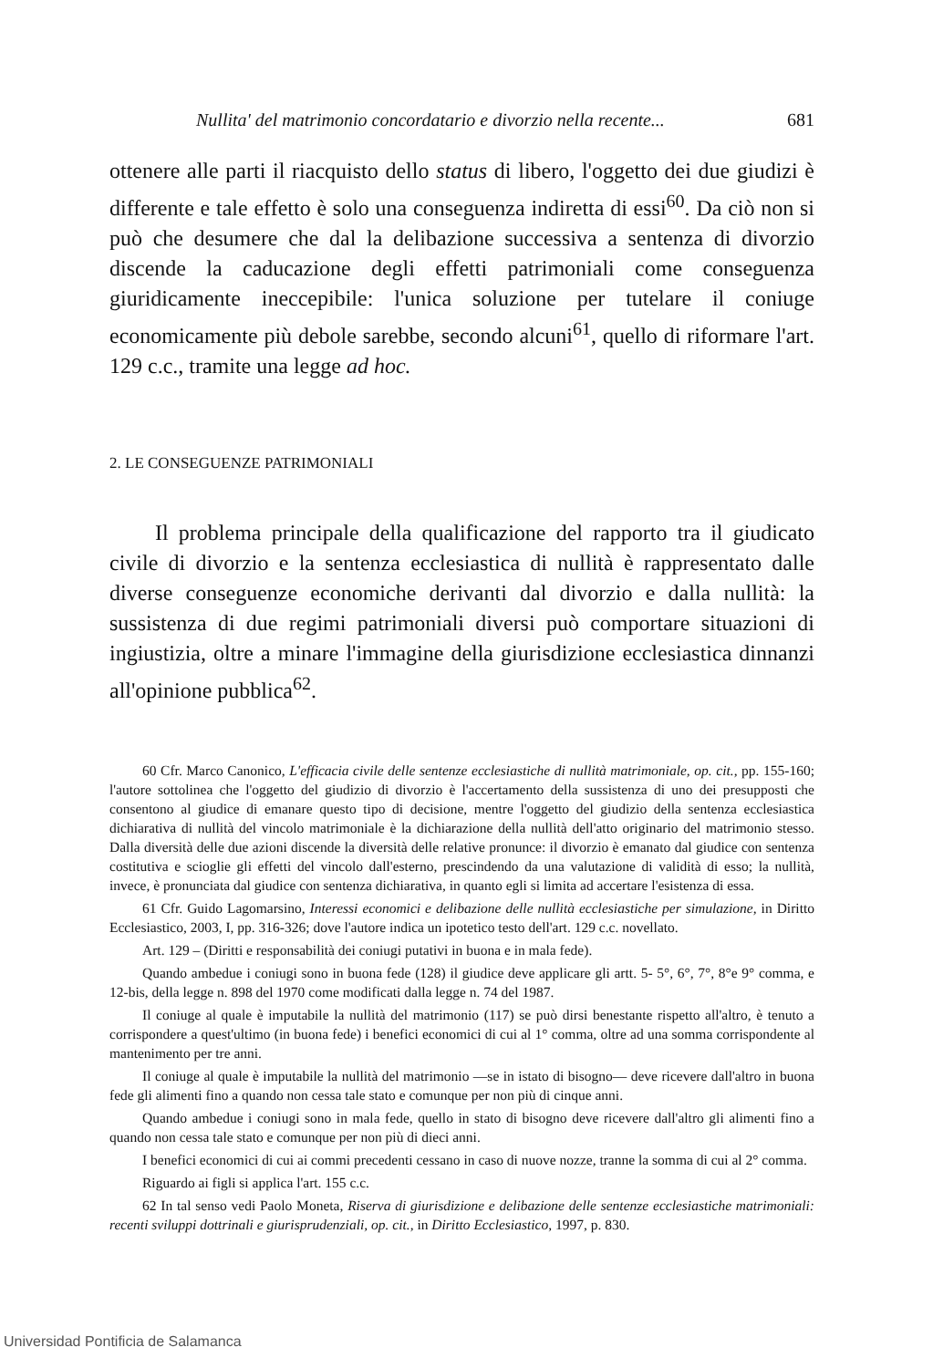Nullita' del matrimonio concordatario e divorzio nella recente... 681
ottenere alle parti il riacquisto dello status di libero, l'oggetto dei due giudizi è differente e tale effetto è solo una conseguenza indiretta di essi<sup>60</sup>. Da ciò non si può che desumere che dal la delibazione successiva a sentenza di divorzio discende la caducazione degli effetti patrimoniali come conseguenza giuridicamente ineccepibile: l'unica soluzione per tutelare il coniuge economicamente più debole sarebbe, secondo alcuni<sup>61</sup>, quello di riformare l'art. 129 c.c., tramite una legge ad hoc.
2. LE CONSEGUENZE PATRIMONIALI
Il problema principale della qualificazione del rapporto tra il giudicato civile di divorzio e la sentenza ecclesiastica di nullità è rappresentato dalle diverse conseguenze economiche derivanti dal divorzio e dalla nullità: la sussistenza di due regimi patrimoniali diversi può comportare situazioni di ingiustizia, oltre a minare l'immagine della giurisdizione ecclesiastica dinnanzi all'opinione pubblica<sup>62</sup>.
60 Cfr. Marco Canonico, L'efficacia civile delle sentenze ecclesiastiche di nullità matrimoniale, op. cit., pp. 155-160; l'autore sottolinea che l'oggetto del giudizio di divorzio è l'accertamento della sussistenza di uno dei presupposti che consentono al giudice di emanare questo tipo di decisione, mentre l'oggetto del giudizio della sentenza ecclesiastica dichiarativa di nullità del vincolo matrimoniale è la dichiarazione della nullità dell'atto originario del matrimonio stesso. Dalla diversità delle due azioni discende la diversità delle relative pronunce: il divorzio è emanato dal giudice con sentenza costitutiva e scioglie gli effetti del vincolo dall'esterno, prescindendo da una valutazione di validità di esso; la nullità, invece, è pronunciata dal giudice con sentenza dichiarativa, in quanto egli si limita ad accertare l'esistenza di essa.
61 Cfr. Guido Lagomarsino, Interessi economici e delibazione delle nullità ecclesiastiche per simulazione, in Diritto Ecclesiastico, 2003, I, pp. 316-326; dove l'autore indica un ipotetico testo dell'art. 129 c.c. novellato.
Art. 129 – (Diritti e responsabilità dei coniugi putativi in buona e in mala fede).
Quando ambedue i coniugi sono in buona fede (128) il giudice deve applicare gli artt. 5- 5°, 6°, 7°, 8°e 9° comma, e 12-bis, della legge n. 898 del 1970 come modificati dalla legge n. 74 del 1987.
Il coniuge al quale è imputabile la nullità del matrimonio (117) se può dirsi benestante rispetto all'altro, è tenuto a corrispondere a quest'ultimo (in buona fede) i benefici economici di cui al 1° comma, oltre ad una somma corrispondente al mantenimento per tre anni.
Il coniuge al quale è imputabile la nullità del matrimonio —se in istato di bisogno— deve ricevere dall'altro in buona fede gli alimenti fino a quando non cessa tale stato e comunque per non più di cinque anni.
Quando ambedue i coniugi sono in mala fede, quello in stato di bisogno deve ricevere dall'altro gli alimenti fino a quando non cessa tale stato e comunque per non più di dieci anni.
I benefici economici di cui ai commi precedenti cessano in caso di nuove nozze, tranne la somma di cui al 2° comma.
Riguardo ai figli si applica l'art. 155 c.c.
62 In tal senso vedi Paolo Moneta, Riserva di giurisdizione e delibazione delle sentenze ecclesiastiche matrimoniali: recenti sviluppi dottrinali e giurisprudenziali, op. cit., in Diritto Ecclesiastico, 1997, p. 830.
Universidad Pontificia de Salamanca